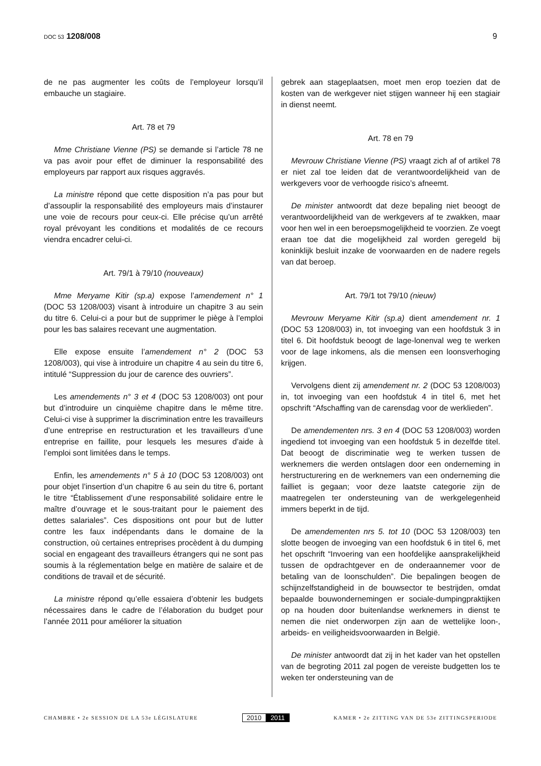DOC 53 1208/008 9
de ne pas augmenter les coûts de l’employeur lorsqu’il embauche un stagiaire.
Art. 78 et 79
Mme Christiane Vienne (PS) se demande si l’article 78 ne va pas avoir pour effet de diminuer la responsabilité des employeurs par rapport aux risques aggravés.
La ministre répond que cette disposition n’a pas pour but d’assouplir la responsabilité des employeurs mais d’instaurer une voie de recours pour ceux-ci. Elle précise qu’un arrêté royal prévoyant les conditions et modalités de ce recours viendra encadrer celui-ci.
Art. 79/1 à 79/10 (nouveaux)
Mme Meryame Kitir (sp.a) expose l’amendement n° 1 (DOC 53 1208/003) visant à introduire un chapitre 3 au sein du titre 6. Celui-ci a pour but de supprimer le piège à l’emploi pour les bas salaires recevant une augmentation.
Elle expose ensuite l’amendement n° 2 (DOC 53 1208/003), qui vise à introduire un chapitre 4 au sein du titre 6, intitulé “Suppression du jour de carence des ouvriers”.
Les amendements n° 3 et 4 (DOC 53 1208/003) ont pour but d’introduire un cinquième chapitre dans le même titre. Celui-ci vise à supprimer la discrimination entre les travailleurs d’une entreprise en restructuration et les travailleurs d’une entreprise en faillite, pour lesquels les mesures d’aide à l’emploi sont limitées dans le temps.
Enfin, les amendements n° 5 à 10 (DOC 53 1208/003) ont pour objet l’insertion d’un chapitre 6 au sein du titre 6, portant le titre “Établissement d’une responsabilité solidaire entre le maître d’ouvrage et le sous-traitant pour le paiement des dettes salariales”. Ces dispositions ont pour but de lutter contre les faux indépendants dans le domaine de la construction, où certaines entreprises procèdent à du dumping social en engageant des travailleurs étrangers qui ne sont pas soumis à la réglementation belge en matière de salaire et de conditions de travail et de sécurité.
La ministre répond qu’elle essaiera d’obtenir les budgets nécessaires dans le cadre de l’élaboration du budget pour l’année 2011 pour améliorer la situation
gebrek aan stageplaatsen, moet men erop toezien dat de kosten van de werkgever niet stijgen wanneer hij een stagiair in dienst neemt.
Art. 78 en 79
Mevrouw Christiane Vienne (PS) vraagt zich af of artikel 78 er niet zal toe leiden dat de verantwoordelijkheid van de werkgevers voor de verhoogde risico’s afneemt.
De minister antwoordt dat deze bepaling niet beoogt de verantwoordelijkheid van de werkgevers af te zwakken, maar voor hen wel in een beroepsmogelijkheid te voorzien. Ze voegt eraan toe dat die mogelijkheid zal worden geregeld bij koninklijk besluit inzake de voorwaarden en de nadere regels van dat beroep.
Art. 79/1 tot 79/10 (nieuw)
Mevrouw Meryame Kitir (sp.a) dient amendement nr. 1 (DOC 53 1208/003) in, tot invoeging van een hoofdstuk 3 in titel 6. Dit hoofdstuk beoogt de lage-lonenval weg te werken voor de lage inkomens, als die mensen een loonsverhoging krijgen.
Vervolgens dient zij amendement nr. 2 (DOC 53 1208/003) in, tot invoeging van een hoofdstuk 4 in titel 6, met het opschrift “Afschaffing van de carensdag voor de werklieden”.
De amendementen nrs. 3 en 4 (DOC 53 1208/003) worden ingediend tot invoeging van een hoofdstuk 5 in dezelfde titel. Dat beoogt de discriminatie weg te werken tussen de werknemers die werden ontslagen door een onderneming in herstructurering en de werknemers van een onderneming die failliet is gegaan; voor deze laatste categorie zijn de maatregelen ter ondersteuning van de werkgelegenheid immers beperkt in de tijd.
De amendementen nrs 5. tot 10 (DOC 53 1208/003) ten slotte beogen de invoeging van een hoofdstuk 6 in titel 6, met het opschrift “Invoering van een hoofdelijke aansprakelijkheid tussen de opdrachtgever en de onderaannemer voor de betaling van de loonschulden”. Die bepalingen beogen de schijnzelfstandigheid in de bouwsector te bestrijden, omdat bepaalde bouwondernemingen er sociale-dumpingpraktijken op na houden door buitenlandse werknemers in dienst te nemen die niet onderworpen zijn aan de wettelijke loon-, arbeids- en veiligheidsvoorwaarden in België.
De minister antwoordt dat zij in het kader van het opstellen van de begroting 2011 zal pogen de vereiste budgetten los te weken ter ondersteuning van de
CHAMBRE • 2e SESSION DE LA 53e LÉGISLATURE
2010 2011
KAMER • 2e ZITTING VAN DE 53e ZITTINGSPERIODE